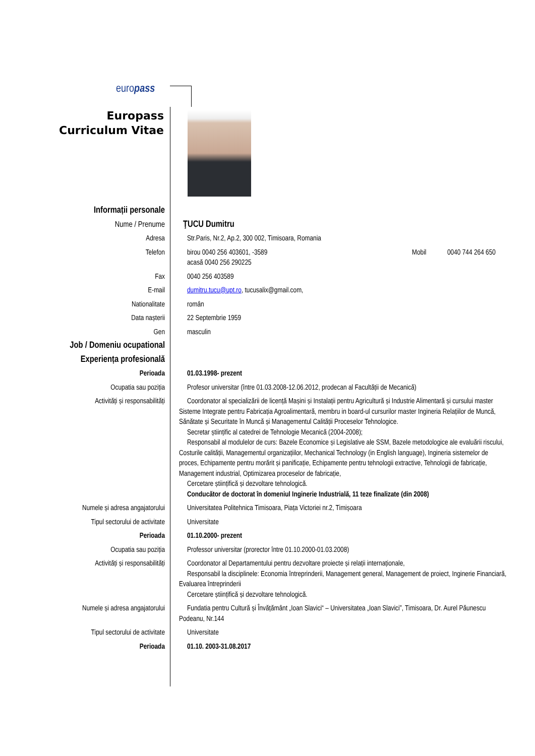europass
Europass
Curriculum Vitae
Informații personale
Nume / Prenume ŢUCU Dumitru
Adresa Str.Paris, Nr.2, Ap.2, 300 002, Timisoara, Romania
Telefon birou 0040 256 403601, -3589
acasă 0040 256 290225
Mobil 0040 744 264 650
Fax 0040 256 403589
E-mail dumitru.tucu@upt.ro, tucusalix@gmail.com,
Nationalitate român
Data nașterii 22 Septembrie 1959
Gen masculin
Job / Domeniu ocupational
Experiența profesională
Perioada 01.03.1998- prezent
Ocupatia sau poziția Profesor universitar (între 01.03.2008-12.06.2012, prodecan al Facultății de Mecanică)
Activități și responsabilități Coordonator al specializării de licență Mașini și Instalații pentru Agricultură și Industrie Alimentară și cursului master Sisteme Integrate pentru Fabricația Agroalimentară, membru in board-ul cursurilor master Ingineria Relațiilor de Muncă, Sănătate și Securitate în Muncă și Managementul Calității Proceselor Tehnologice.
Secretar științific al catedrei de Tehnologie Mecanică (2004-2008);
Responsabil al modulelor de curs: Bazele Economice și Legislative ale SSM, Bazele metodologice ale evaluării riscului, Costurile calității, Managementul organizațiilor, Mechanical Technology (in English language), Ingineria sistemelor de proces, Echipamente pentru morărit și panificație, Echipamente pentru tehnologii extractive, Tehnologii de fabricație, Management industrial, Optimizarea proceselor de fabricație,
Cercetare științifică și dezvoltare tehnologică.
Conducător de doctorat în domeniul Inginerie Industrială, 11 teze finalizate (din 2008)
Numele și adresa angajatorului Universitatea Politehnica Timisoara, Piața Victoriei nr.2, Timișoara
Tipul sectorului de activitate Universitate
Perioada 01.10.2000- prezent
Ocupatia sau poziția Professor universitar (prorector între 01.10.2000-01.03.2008)
Activități și responsabilități Coordonator al Departamentului pentru dezvoltare proiecte și relații internaționale,
Responsabil la disciplinele: Economia întreprinderii, Management general, Management de proiect, Inginerie Financiară, Evaluarea întreprinderii
Cercetare științifică și dezvoltare tehnologică.
Numele și adresa angajatorului Fundatia pentru Cultură și Învățământ „Ioan Slavici“ – Universitatea „Ioan Slavici”, Timisoara, Dr. Aurel Păunescu Podeanu, Nr.144
Tipul sectorului de activitate Universitate
Perioada 01.10. 2003-31.08.2017